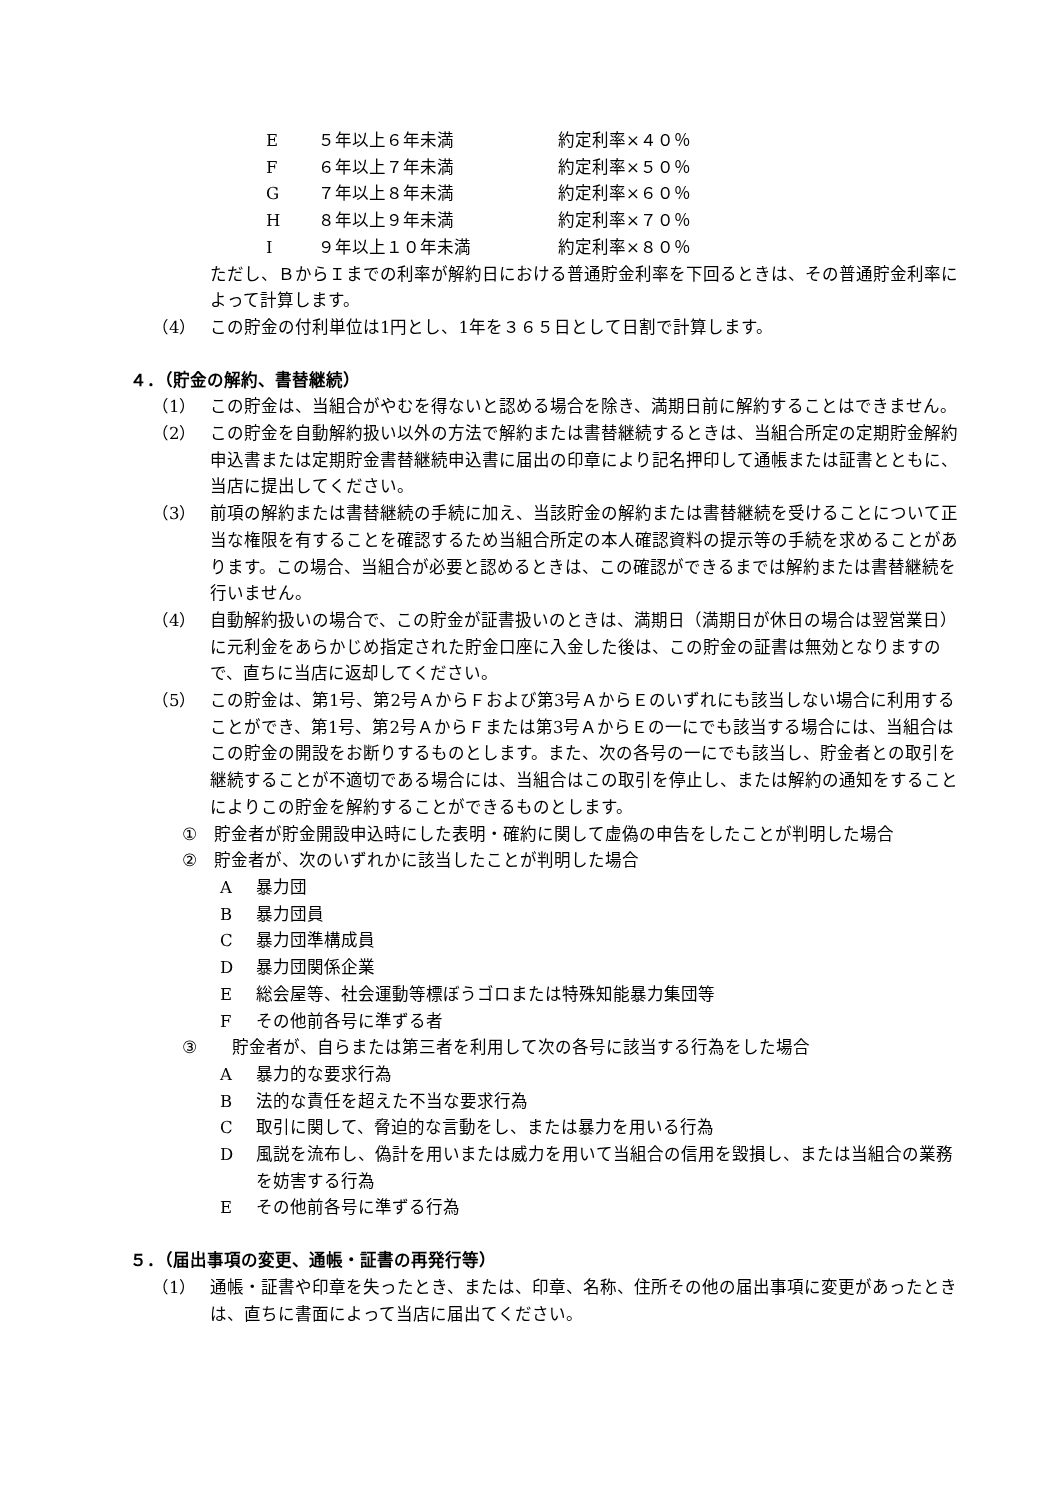E ５年以上６年未満 約定利率×４０％
F ６年以上７年未満 約定利率×５０％
G ７年以上８年未満 約定利率×６０％
H ８年以上９年未満 約定利率×７０％
I ９年以上１０年未満 約定利率×８０％
ただし、ＢからＩまでの利率が解約日における普通貯金利率を下回るときは、その普通貯金利率によって計算します。
（4） この貯金の付利単位は1円とし、1年を３６５日として日割で計算します。
４．（貯金の解約、書替継続）
（1） この貯金は、当組合がやむを得ないと認める場合を除き、満期日前に解約することはできません。
（2） この貯金を自動解約扱い以外の方法で解約または書替継続するときは、当組合所定の定期貯金解約申込書または定期貯金書替継続申込書に届出の印章により記名押印して通帳または証書とともに、当店に提出してください。
（3） 前項の解約または書替継続の手続に加え、当該貯金の解約または書替継続を受けることについて正当な権限を有することを確認するため当組合所定の本人確認資料の提示等の手続を求めることがあります。この場合、当組合が必要と認めるときは、この確認ができるまでは解約または書替継続を行いません。
（4） 自動解約扱いの場合で、この貯金が証書扱いのときは、満期日（満期日が休日の場合は翌営業日）に元利金をあらかじめ指定された貯金口座に入金した後は、この貯金の証書は無効となりますので、直ちに当店に返却してください。
（5） この貯金は、第1号、第2号ＡからＦおよび第3号ＡからＥのいずれにも該当しない場合に利用することができ、第1号、第2号ＡからＦまたは第3号ＡからＥの一にでも該当する場合には、当組合はこの貯金の開設をお断りするものとします。また、次の各号の一にでも該当し、貯金者との取引を継続することが不適切である場合には、当組合はこの取引を停止し、または解約の通知をすることによりこの貯金を解約することができるものとします。
① 貯金者が貯金開設申込時にした表明・確約に関して虚偽の申告をしたことが判明した場合
② 貯金者が、次のいずれかに該当したことが判明した場合
A暴力団
B暴力団員
C暴力団準構成員
D暴力団関係企業
E総会屋等、社会運動等標ぼうゴロまたは特殊知能暴力集団等
Fその他前各号に準ずる者
③ 貯金者が、自らまたは第三者を利用して次の各号に該当する行為をした場合
A暴力的な要求行為
B法的な責任を超えた不当な要求行為
C取引に関して、脅迫的な言動をし、または暴力を用いる行為
D風説を流布し、偽計を用いまたは威力を用いて当組合の信用を毀損し、または当組合の業務を妨害する行為
Eその他前各号に準ずる行為
５．（届出事項の変更、通帳・証書の再発行等）
（1） 通帳・証書や印章を失ったとき、または、印章、名称、住所その他の届出事項に変更があったときは、直ちに書面によって当店に届出てください。